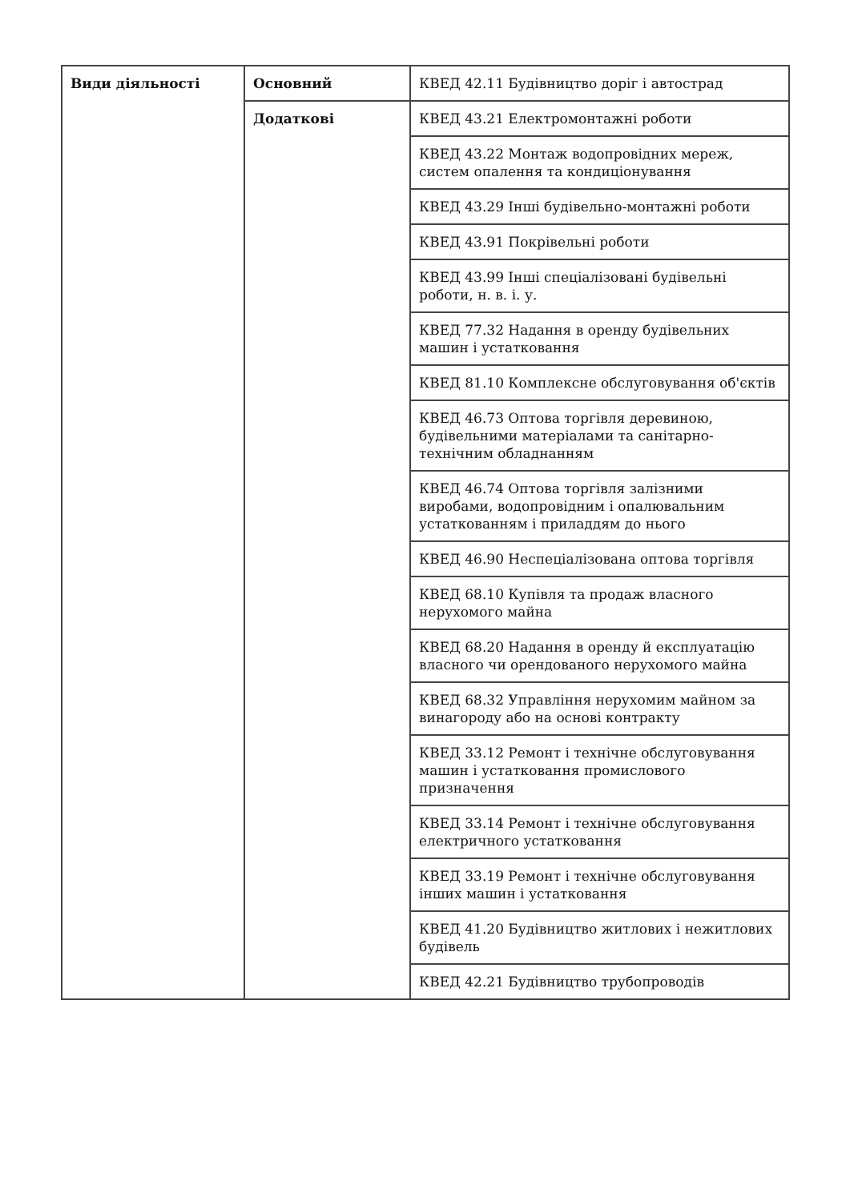| Види діяльності | Основний | КВЕД 42.11 Будівництво доріг і автострад |
| | Додаткові | КВЕД 43.21 Електромонтажні роботи |
| | | КВЕД 43.22 Монтаж водопровідних мереж, систем опалення та кондиціонування |
| | | КВЕД 43.29 Інші будівельно-монтажні роботи |
| | | КВЕД 43.91 Покрівельні роботи |
| | | КВЕД 43.99 Інші спеціалізовані будівельні роботи, н. в. і. у. |
| | | КВЕД 77.32 Надання в оренду будівельних машин і устатковання |
| | | КВЕД 81.10 Комплексне обслуговування об'єктів |
| | | КВЕД 46.73 Оптова торгівля деревиною, будівельними матеріалами та санітарно-технічним обладнанням |
| | | КВЕД 46.74 Оптова торгівля залізними виробами, водопровідним і опалювальним устаткованням і приладдям до нього |
| | | КВЕД 46.90 Неспеціалізована оптова торгівля |
| | | КВЕД 68.10 Купівля та продаж власного нерухомого майна |
| | | КВЕД 68.20 Надання в оренду й експлуатацію власного чи орендованого нерухомого майна |
| | | КВЕД 68.32 Управління нерухомим майном за винагороду або на основі контракту |
| | | КВЕД 33.12 Ремонт і технічне обслуговування машин і устатковання промислового призначення |
| | | КВЕД 33.14 Ремонт і технічне обслуговування електричного устатковання |
| | | КВЕД 33.19 Ремонт і технічне обслуговування інших машин і устатковання |
| | | КВЕД 41.20 Будівництво житлових і нежитлових будівель |
| | | КВЕД 42.21 Будівництво трубопроводів |